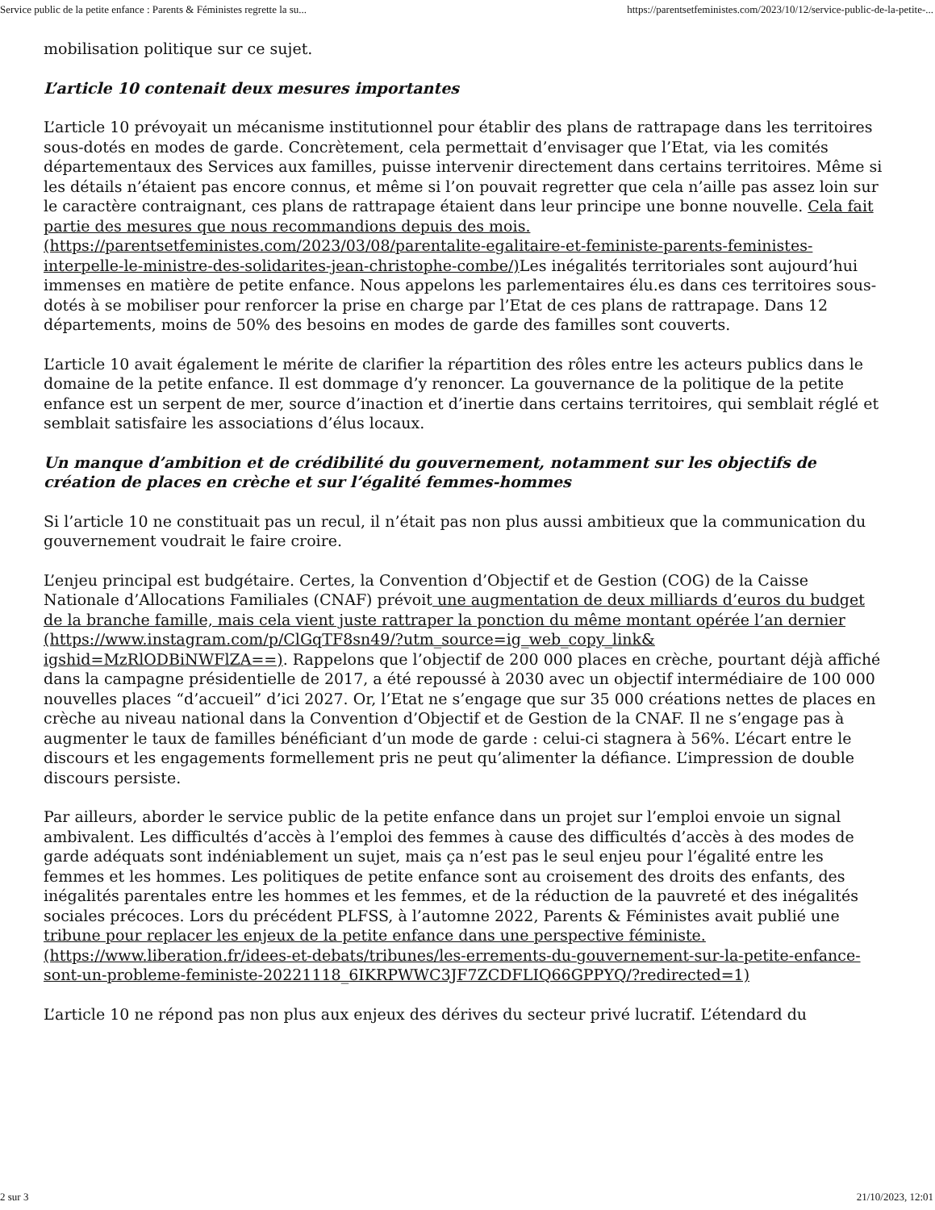Service public de la petite enfance : Parents & Féministes regrette la su... https://parentsetfeministes.com/2023/10/12/service-public-de-la-petite-...
mobilisation politique sur ce sujet.
L’article 10 contenait deux mesures importantes
L’article 10 prévoyait un mécanisme institutionnel pour établir des plans de rattrapage dans les territoires sous-dotés en modes de garde. Concrètement, cela permettait d’envisager que l’Etat, via les comités départementaux des Services aux familles, puisse intervenir directement dans certains territoires. Même si les détails n’étaient pas encore connus, et même si l’on pouvait regretter que cela n’aille pas assez loin sur le caractère contraignant, ces plans de rattrapage étaient dans leur principe une bonne nouvelle. Cela fait partie des mesures que nous recommandions depuis des mois. (https://parentsetfeministes.com/2023/03/08/parentalite-egalitaire-et-feministe-parents-feministes-interpelle-le-ministre-des-solidarites-jean-christophe-combe/) Les inégalités territoriales sont aujourd’hui immenses en matière de petite enfance. Nous appelons les parlementaires élu.es dans ces territoires sous-dotés à se mobiliser pour renforcer la prise en charge par l’Etat de ces plans de rattrapage. Dans 12 départements, moins de 50% des besoins en modes de garde des familles sont couverts.
L’article 10 avait également le mérite de clarifier la répartition des rôles entre les acteurs publics dans le domaine de la petite enfance. Il est dommage d’y renoncer. La gouvernance de la politique de la petite enfance est un serpent de mer, source d’inaction et d’inertie dans certains territoires, qui semblait réglé et semblait satisfaire les associations d’élus locaux.
Un manque d’ambition et de crédibilité du gouvernement, notamment sur les objectifs de création de places en crèche et sur l’égalité femmes-hommes
Si l’article 10 ne constituait pas un recul, il n’était pas non plus aussi ambitieux que la communication du gouvernement voudrait le faire croire.
L’enjeu principal est budgétaire. Certes, la Convention d’Objectif et de Gestion (COG) de la Caisse Nationale d’Allocations Familiales (CNAF) prévoit une augmentation de deux milliards d’euros du budget de la branche famille, mais cela vient juste rattraper la ponction du même montant opérée l’an dernier (https://www.instagram.com/p/ClGqTF8sn49/?utm_source=ig_web_copy_link& igshid=MzRlODBiNWFlZA==). Rappelons que l’objectif de 200 000 places en crèche, pourtant déjà affiché dans la campagne présidentielle de 2017, a été repoussé à 2030 avec un objectif intermédiaire de 100 000 nouvelles places “d’accueil” d’ici 2027. Or, l’Etat ne s’engage que sur 35 000 créations nettes de places en crèche au niveau national dans la Convention d’Objectif et de Gestion de la CNAF. Il ne s’engage pas à augmenter le taux de familles bénéficiant d’un mode de garde : celui-ci stagnera à 56%. L’écart entre le discours et les engagements formellement pris ne peut qu’alimenter la défiance. L’impression de double discours persiste.
Par ailleurs, aborder le service public de la petite enfance dans un projet sur l’emploi envoie un signal ambivalent. Les difficultés d’accès à l’emploi des femmes à cause des difficultés d’accès à des modes de garde adéquats sont indéniablement un sujet, mais ça n’est pas le seul enjeu pour l’égalité entre les femmes et les hommes. Les politiques de petite enfance sont au croisement des droits des enfants, des inégalités parentales entre les hommes et les femmes, et de la réduction de la pauvreté et des inégalités sociales précoces. Lors du précédent PLFSS, à l’automne 2022, Parents & Féministes avait publié une tribune pour replacer les enjeux de la petite enfance dans une perspective féministe. (https://www.liberation.fr/idees-et-debats/tribunes/les-errements-du-gouvernement-sur-la-petite-enfance-sont-un-probleme-feministe-20221118_6IKRPWWC3JF7ZCDFLIQ66GPPYQ/?redirected=1)
L’article 10 ne répond pas non plus aux enjeux des dérives du secteur privé lucratif. L’étendard du
2 sur 3 21/10/2023, 12:01